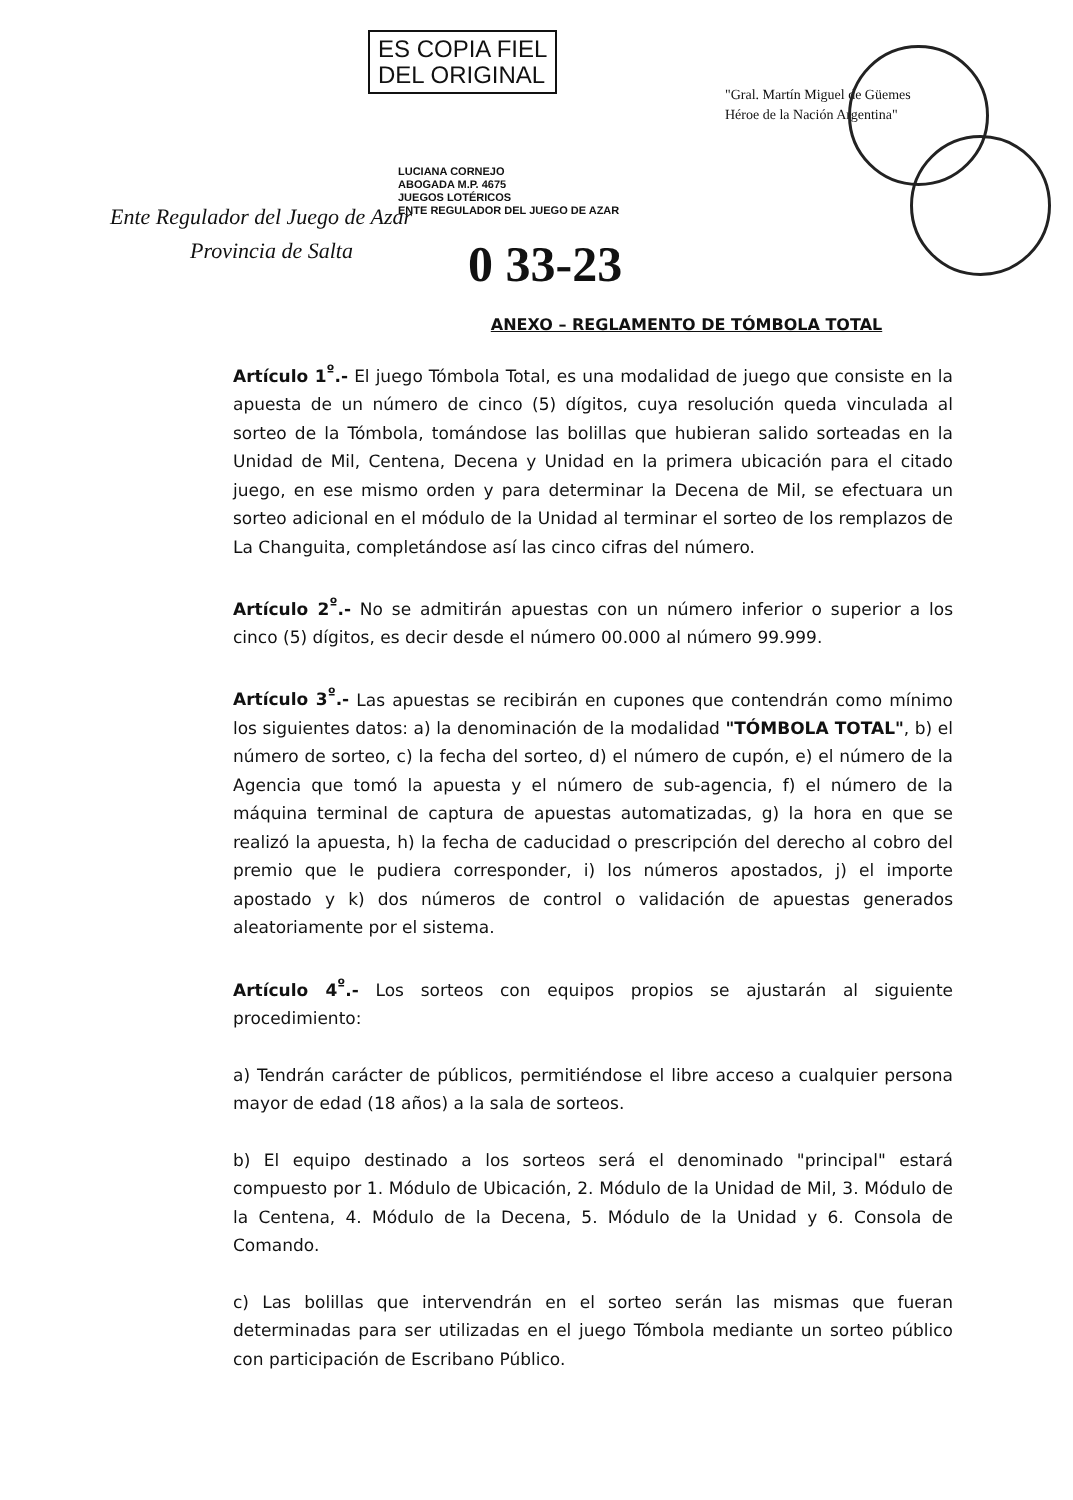ES COPIA FIEL
DEL ORIGINAL
LUCIANA CORNEJO
ABOGADA M.P. 4675
JUEGOS LOTÉRICOS
ENTE REGULADOR DEL JUEGO DE AZAR
Ente Regulador del Juego de Azar
Provincia de Salta
"Gral. Martín Miguel de Güemes
Héroe de la Nación Argentina"
0 33-23
ANEXO – REGLAMENTO DE TÓMBOLA TOTAL
Artículo 1<sup>º</sup>.- El juego Tómbola Total, es una modalidad de juego que consiste en la apuesta de un número de cinco (5) dígitos, cuya resolución queda vinculada al sorteo de la Tómbola, tomándose las bolillas que hubieran salido sorteadas en la Unidad de Mil, Centena, Decena y Unidad en la primera ubicación para el citado juego, en ese mismo orden y para determinar la Decena de Mil, se efectuara un sorteo adicional en el módulo de la Unidad al terminar el sorteo de los remplazos de La Changuita, completándose así las cinco cifras del número.
Artículo 2<sup>º</sup>.- No se admitirán apuestas con un número inferior o superior a los cinco (5) dígitos, es decir desde el número 00.000 al número 99.999.
Artículo 3<sup>º</sup>.- Las apuestas se recibirán en cupones que contendrán como mínimo los siguientes datos: a) la denominación de la modalidad "TÓMBOLA TOTAL", b) el número de sorteo, c) la fecha del sorteo, d) el número de cupón, e) el número de la Agencia que tomó la apuesta y el número de sub-agencia, f) el número de la máquina terminal de captura de apuestas automatizadas, g) la hora en que se realizó la apuesta, h) la fecha de caducidad o prescripción del derecho al cobro del premio que le pudiera corresponder, i) los números apostados, j) el importe apostado y k) dos números de control o validación de apuestas generados aleatoriamente por el sistema.
Artículo 4<sup>º</sup>.- Los sorteos con equipos propios se ajustarán al siguiente procedimiento:
a) Tendrán carácter de públicos, permitiéndose el libre acceso a cualquier persona mayor de edad (18 años) a la sala de sorteos.
b) El equipo destinado a los sorteos será el denominado "principal" estará compuesto por 1. Módulo de Ubicación, 2. Módulo de la Unidad de Mil, 3. Módulo de la Centena, 4. Módulo de la Decena, 5. Módulo de la Unidad y 6. Consola de Comando.
c) Las bolillas que intervendrán en el sorteo serán las mismas que fueran determinadas para ser utilizadas en el juego Tómbola mediante un sorteo público con participación de Escribano Público.